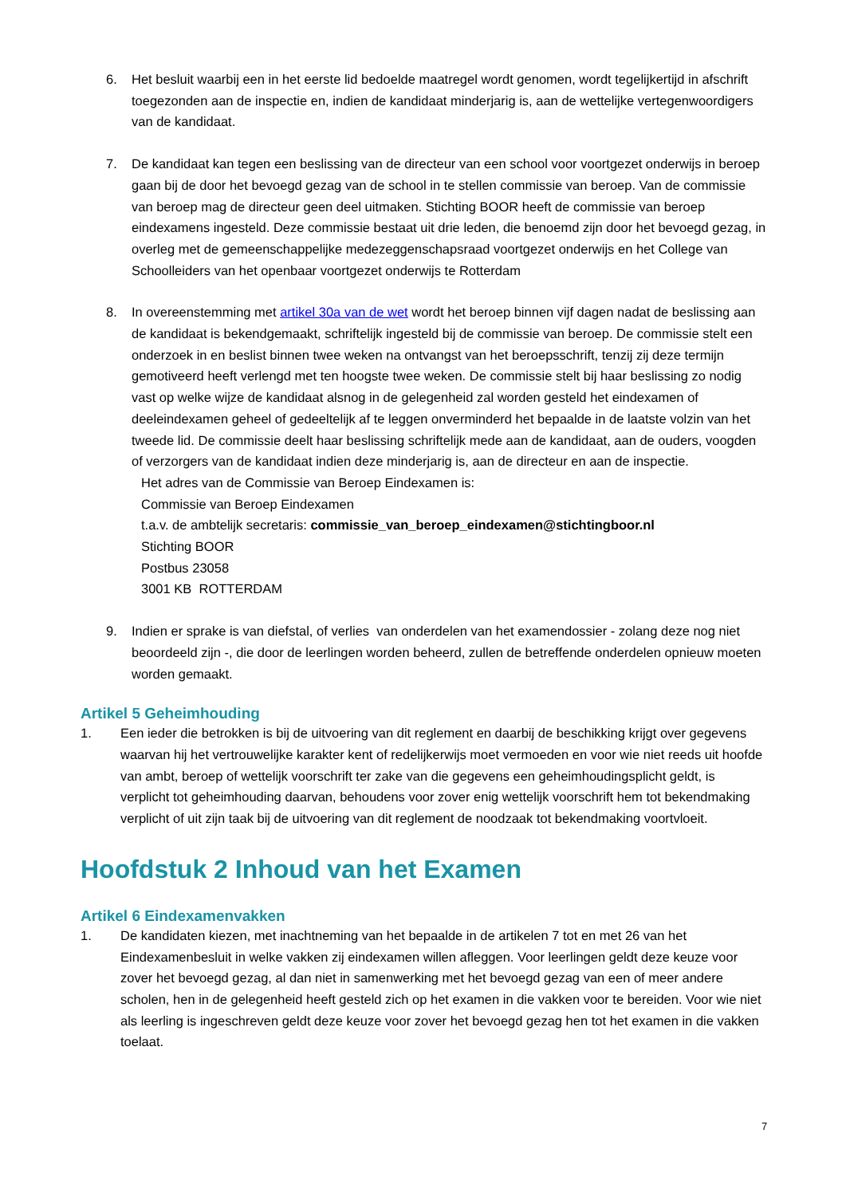6. Het besluit waarbij een in het eerste lid bedoelde maatregel wordt genomen, wordt tegelijkertijd in afschrift toegezonden aan de inspectie en, indien de kandidaat minderjarig is, aan de wettelijke vertegenwoordigers van de kandidaat.
7. De kandidaat kan tegen een beslissing van de directeur van een school voor voortgezet onderwijs in beroep gaan bij de door het bevoegd gezag van de school in te stellen commissie van beroep. Van de commissie van beroep mag de directeur geen deel uitmaken. Stichting BOOR heeft de commissie van beroep eindexamens ingesteld. Deze commissie bestaat uit drie leden, die benoemd zijn door het bevoegd gezag, in overleg met de gemeenschappelijke medezeggenschapsraad voortgezet onderwijs en het College van Schoolleiders van het openbaar voortgezet onderwijs te Rotterdam
8. In overeenstemming met artikel 30a van de wet wordt het beroep binnen vijf dagen nadat de beslissing aan de kandidaat is bekendgemaakt, schriftelijk ingesteld bij de commissie van beroep. De commissie stelt een onderzoek in en beslist binnen twee weken na ontvangst van het beroepsschrift, tenzij zij deze termijn gemotiveerd heeft verlengd met ten hoogste twee weken. De commissie stelt bij haar beslissing zo nodig vast op welke wijze de kandidaat alsnog in de gelegenheid zal worden gesteld het eindexamen of deeleindexamen geheel of gedeeltelijk af te leggen onverminderd het bepaalde in de laatste volzin van het tweede lid. De commissie deelt haar beslissing schriftelijk mede aan de kandidaat, aan de ouders, voogden of verzorgers van de kandidaat indien deze minderjarig is, aan de directeur en aan de inspectie.
Het adres van de Commissie van Beroep Eindexamen is:
Commissie van Beroep Eindexamen
t.a.v. de ambtelijk secretaris: commissie_van_beroep_eindexamen@stichtingboor.nl
Stichting BOOR
Postbus 23058
3001 KB ROTTERDAM
9. Indien er sprake is van diefstal, of verlies van onderdelen van het examendossier - zolang deze nog niet beoordeeld zijn -, die door de leerlingen worden beheerd, zullen de betreffende onderdelen opnieuw moeten worden gemaakt.
Artikel 5 Geheimhouding
1. Een ieder die betrokken is bij de uitvoering van dit reglement en daarbij de beschikking krijgt over gegevens waarvan hij het vertrouwelijke karakter kent of redelijkerwijs moet vermoeden en voor wie niet reeds uit hoofde van ambt, beroep of wettelijk voorschrift ter zake van die gegevens een geheimhoudingsplicht geldt, is verplicht tot geheimhouding daarvan, behoudens voor zover enig wettelijk voorschrift hem tot bekendmaking verplicht of uit zijn taak bij de uitvoering van dit reglement de noodzaak tot bekendmaking voortvloeit.
Hoofdstuk 2 Inhoud van het Examen
Artikel 6 Eindexamenvakken
1. De kandidaten kiezen, met inachtneming van het bepaalde in de artikelen 7 tot en met 26 van het Eindexamenbesluit in welke vakken zij eindexamen willen afleggen. Voor leerlingen geldt deze keuze voor zover het bevoegd gezag, al dan niet in samenwerking met het bevoegd gezag van een of meer andere scholen, hen in de gelegenheid heeft gesteld zich op het examen in die vakken voor te bereiden. Voor wie niet als leerling is ingeschreven geldt deze keuze voor zover het bevoegd gezag hen tot het examen in die vakken toelaat.
7